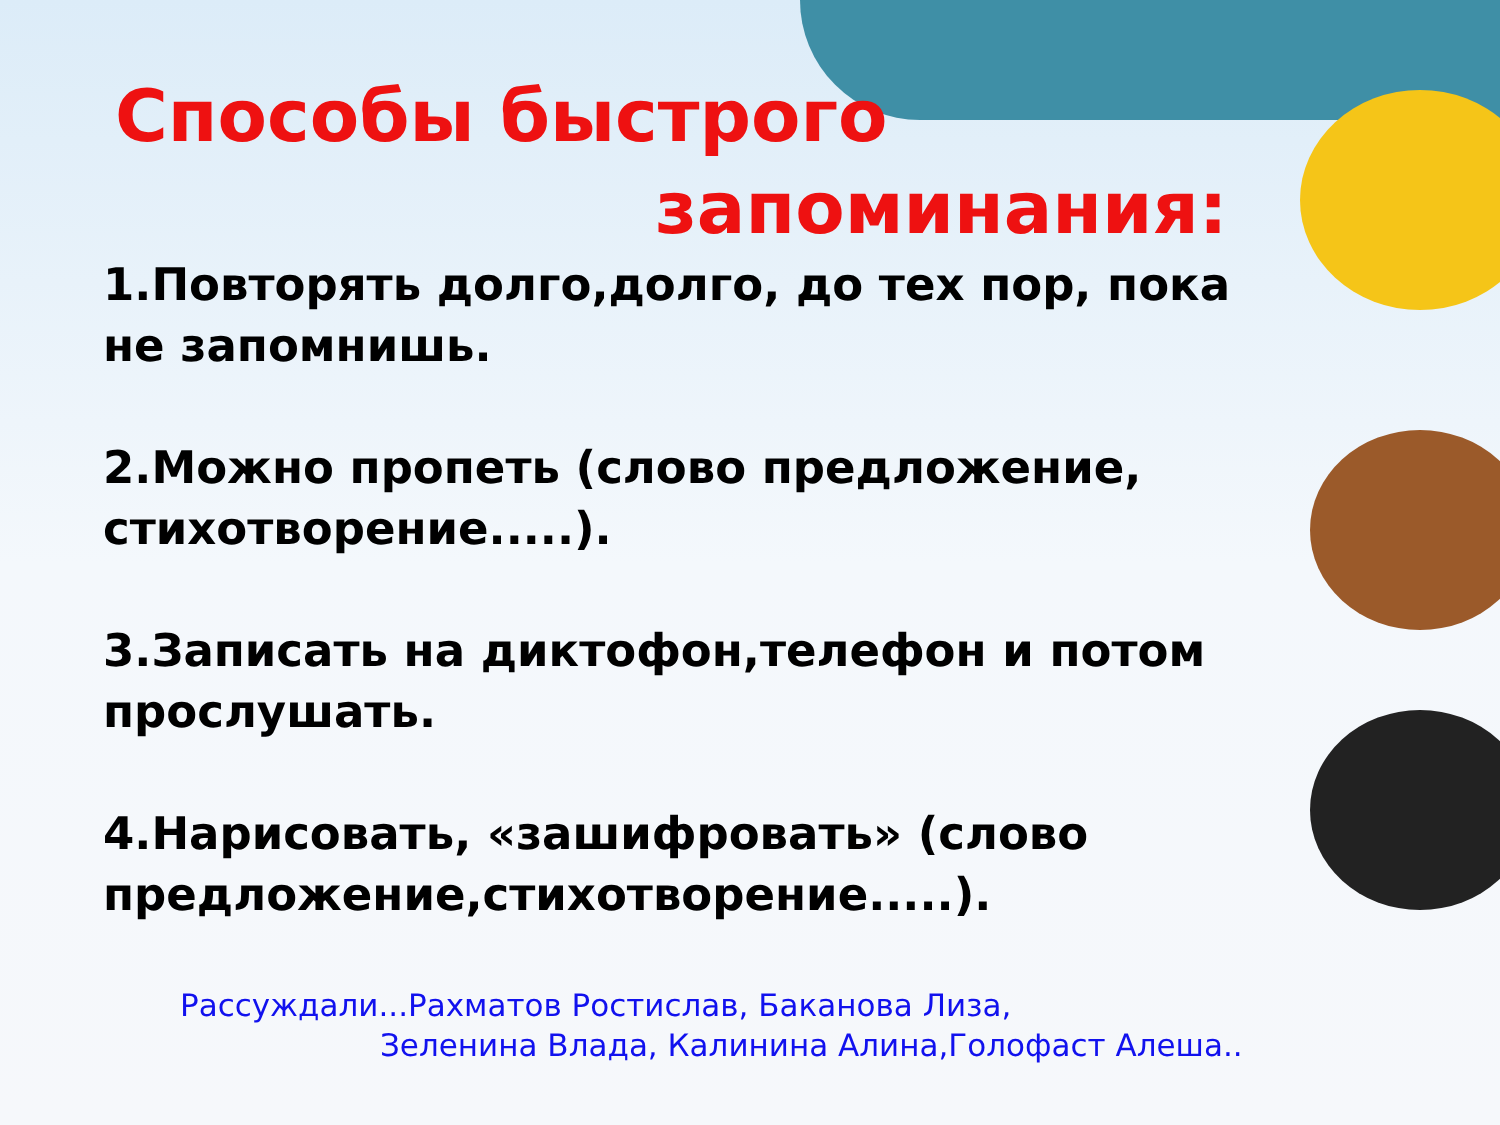Способы быстрого
запоминания:
1.Повторять долго,долго, до тех пор, пока не запомнишь.
2.Можно пропеть (слово предложение, стихотворение.....).
3.Записать на диктофон,телефон и потом прослушать.
4.Нарисовать, «зашифровать» (слово предложение,стихотворение.....).
Рассуждали...Рахматов Ростислав, Баканова Лиза,
Зеленина Влада, Калинина Алина,Голофаст Алеша..